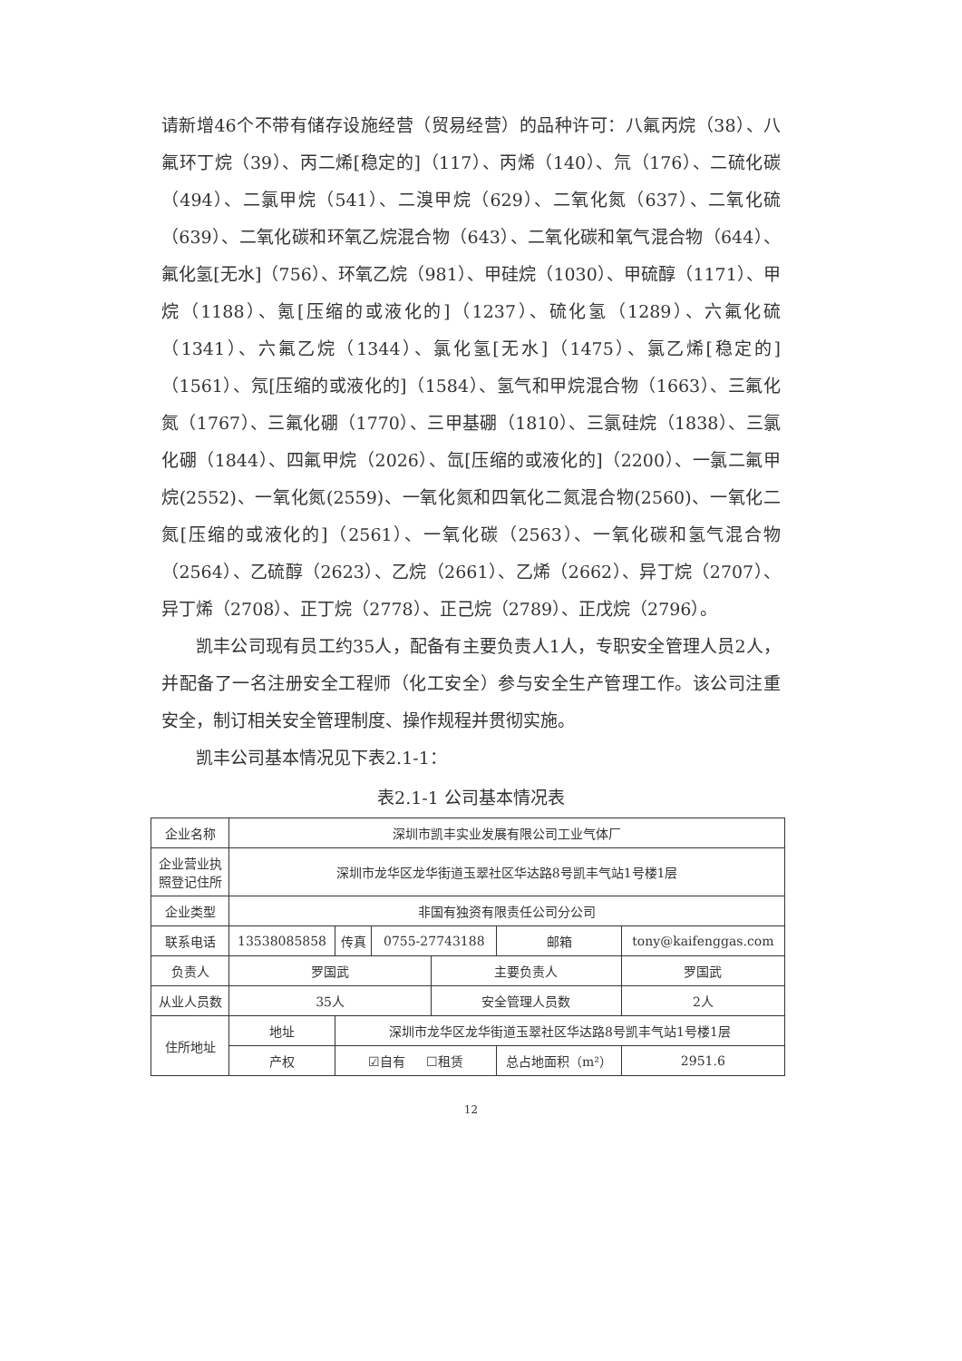请新增46个不带有储存设施经营（贸易经营）的品种许可：八氟丙烷（38）、八氟环丁烷（39）、丙二烯[稳定的]（117）、丙烯（140）、氘（176）、二硫化碳（494）、二氯甲烷（541）、二溴甲烷（629）、二氧化氮（637）、二氧化硫（639）、二氧化碳和环氧乙烷混合物（643）、二氧化碳和氧气混合物（644）、氟化氢[无水]（756）、环氧乙烷（981）、甲硅烷（1030）、甲硫醇（1171）、甲烷（1188）、氪[压缩的或液化的]（1237）、硫化氢（1289）、六氟化硫（1341）、六氟乙烷（1344）、氯化氢[无水]（1475）、氯乙烯[稳定的]（1561）、氖[压缩的或液化的]（1584）、氢气和甲烷混合物（1663）、三氟化氮（1767）、三氟化硼（1770）、三甲基硼（1810）、三氯硅烷（1838）、三氯化硼（1844）、四氟甲烷（2026）、氙[压缩的或液化的]（2200）、一氯二氟甲烷(2552)、一氧化氮(2559)、一氧化氮和四氧化二氮混合物(2560)、一氧化二氮[压缩的或液化的]（2561）、一氧化碳（2563）、一氧化碳和氢气混合物（2564）、乙硫醇（2623）、乙烷（2661）、乙烯（2662）、异丁烷（2707）、异丁烯（2708）、正丁烷（2778）、正己烷（2789）、正戊烷（2796）。
凯丰公司现有员工约35人，配备有主要负责人1人，专职安全管理人员2人，并配备了一名注册安全工程师（化工安全）参与安全生产管理工作。该公司注重安全，制订相关安全管理制度、操作规程并贯彻实施。
凯丰公司基本情况见下表2.1-1：
表2.1-1 公司基本情况表
| 企业名称 | 深圳市凯丰实业发展有限公司工业气体厂 | | | | | | |
| 企业营业执 照登记住所 | 深圳市龙华区龙华街道玉翠社区华达路8号凯丰气站1号楼1层 | | | | | | |
| 企业类型 | 非国有独资有限责任公司分公司 | | | | | | |
| 联系电话 | 13538085858 | 传真 | 0755-27743188 | | 邮箱 | tony@kaifenggas.com | |
| 负责人 | 罗国武 | | | 主要负责人 | | 罗国武 | |
| 从业人员数 | 35人 | | | 安全管理人员数 | | 2人 | |
| 住所地址 | 地址 | 深圳市龙华区龙华街道玉翠社区华达路8号凯丰气站1号楼1层 | | | | | |
| | 产权 | ☑自有 ☐租赁 | | | 总占地面积（m²） | | 2951.6 |
12